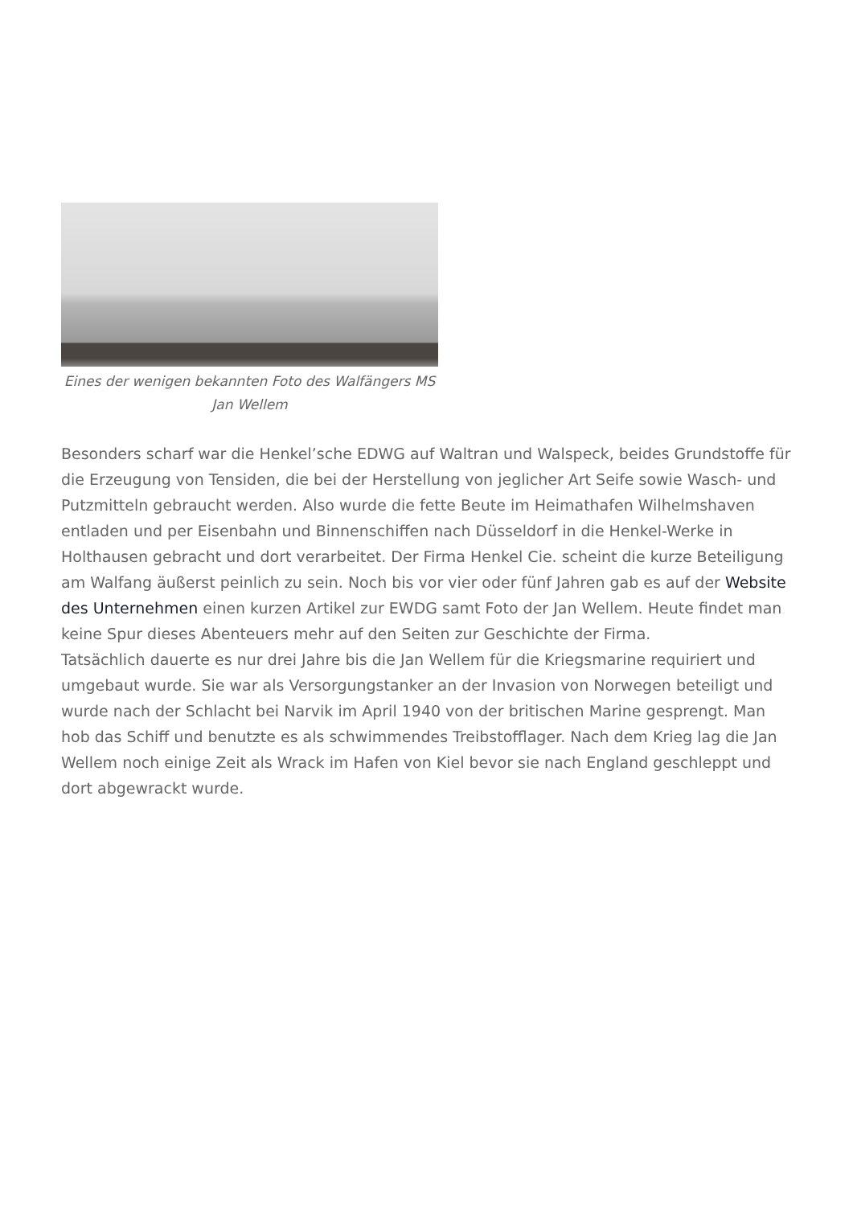Eines der wenigen bekannten Foto des Walfängers MS Jan Wellem
Besonders scharf war die Henkel’sche EDWG auf Waltran und Walspeck, beides Grundstoffe für die Erzeugung von Tensiden, die bei der Herstellung von jeglicher Art Seife sowie Wasch- und Putzmitteln gebraucht werden. Also wurde die fette Beute im Heimathafen Wilhelmshaven entladen und per Eisenbahn und Binnenschiffen nach Düsseldorf in die Henkel-Werke in Holthausen gebracht und dort verarbeitet. Der Firma Henkel Cie. scheint die kurze Beteiligung am Walfang äußerst peinlich zu sein. Noch bis vor vier oder fünf Jahren gab es auf der Website des Unternehmen einen kurzen Artikel zur EWDG samt Foto der Jan Wellem. Heute findet man keine Spur dieses Abenteuers mehr auf den Seiten zur Geschichte der Firma.
Tatsächlich dauerte es nur drei Jahre bis die Jan Wellem für die Kriegsmarine requiriert und umgebaut wurde. Sie war als Versorgungstanker an der Invasion von Norwegen beteiligt und wurde nach der Schlacht bei Narvik im April 1940 von der britischen Marine gesprengt. Man hob das Schiff und benutzte es als schwimmendes Treibstofflager. Nach dem Krieg lag die Jan Wellem noch einige Zeit als Wrack im Hafen von Kiel bevor sie nach England geschleppt und dort abgewrackt wurde.